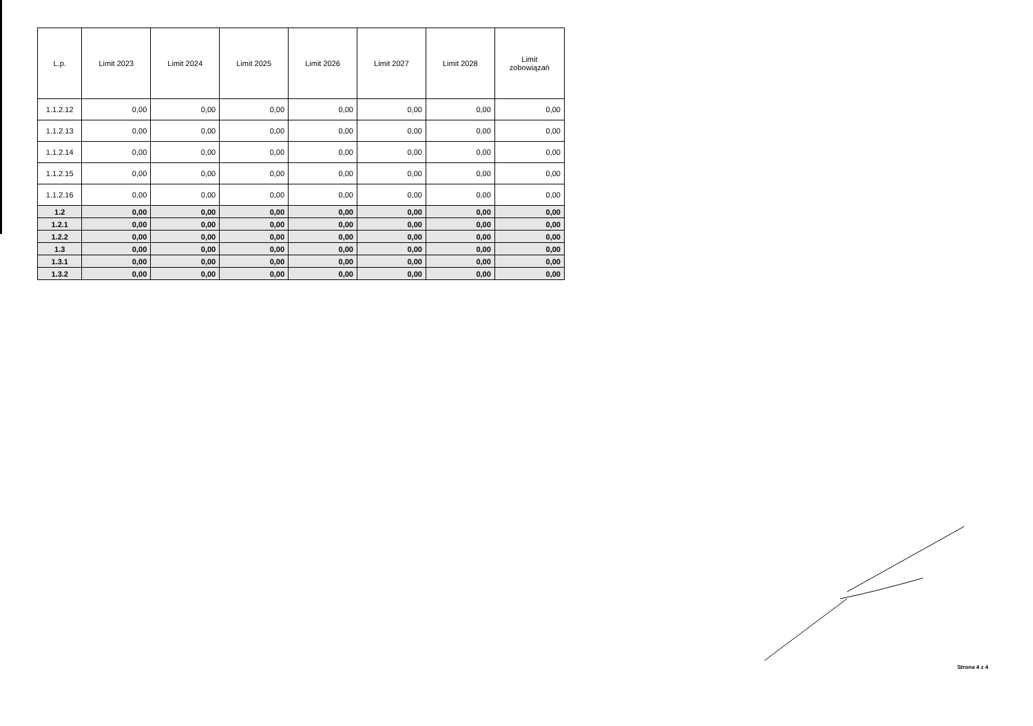| L.p. | Limit 2023 | Limit 2024 | Limit 2025 | Limit 2026 | Limit 2027 | Limit 2028 | Limit zobowiązań |
| --- | --- | --- | --- | --- | --- | --- | --- |
| 1.1.2.12 | 0,00 | 0,00 | 0,00 | 0,00 | 0,00 | 0,00 | 0,00 |
| 1.1.2.13 | 0,00 | 0,00 | 0,00 | 0,00 | 0,00 | 0,00 | 0,00 |
| 1.1.2.14 | 0,00 | 0,00 | 0,00 | 0,00 | 0,00 | 0,00 | 0,00 |
| 1.1.2.15 | 0,00 | 0,00 | 0,00 | 0,00 | 0,00 | 0,00 | 0,00 |
| 1.1.2.16 | 0,00 | 0,00 | 0,00 | 0,00 | 0,00 | 0,00 | 0,00 |
| 1.2 | 0,00 | 0,00 | 0,00 | 0,00 | 0,00 | 0,00 | 0,00 |
| 1.2.1 | 0,00 | 0,00 | 0,00 | 0,00 | 0,00 | 0,00 | 0,00 |
| 1.2.2 | 0,00 | 0,00 | 0,00 | 0,00 | 0,00 | 0,00 | 0,00 |
| 1.3 | 0,00 | 0,00 | 0,00 | 0,00 | 0,00 | 0,00 | 0,00 |
| 1.3.1 | 0,00 | 0,00 | 0,00 | 0,00 | 0,00 | 0,00 | 0,00 |
| 1.3.2 | 0,00 | 0,00 | 0,00 | 0,00 | 0,00 | 0,00 | 0,00 |
Strona 4 z 4